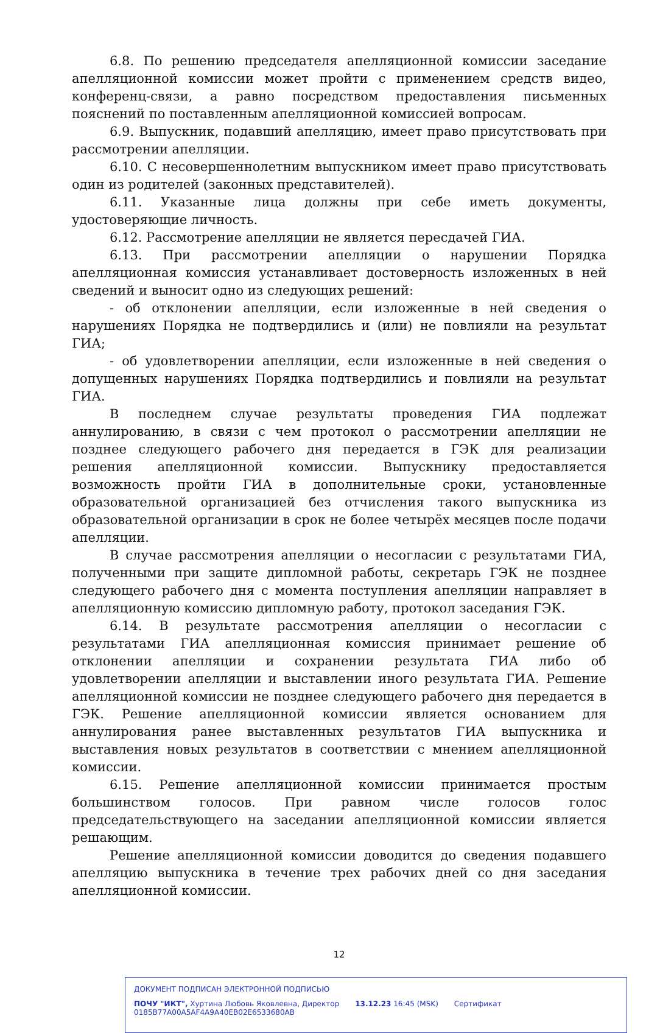6.8. По решению председателя апелляционной комиссии заседание апелляционной комиссии может пройти с применением средств видео, конференц-связи, а равно посредством предоставления письменных пояснений по поставленным апелляционной комиссией вопросам.
6.9. Выпускник, подавший апелляцию, имеет право присутствовать при рассмотрении апелляции.
6.10. С несовершеннолетним выпускником имеет право присутствовать один из родителей (законных представителей).
6.11. Указанные лица должны при себе иметь документы, удостоверяющие личность.
6.12. Рассмотрение апелляции не является пересдачей ГИА.
6.13. При рассмотрении апелляции о нарушении Порядка апелляционная комиссия устанавливает достоверность изложенных в ней сведений и выносит одно из следующих решений:
- об отклонении апелляции, если изложенные в ней сведения о нарушениях Порядка не подтвердились и (или) не повлияли на результат ГИА;
- об удовлетворении апелляции, если изложенные в ней сведения о допущенных нарушениях Порядка подтвердились и повлияли на результат ГИА.
В последнем случае результаты проведения ГИА подлежат аннулированию, в связи с чем протокол о рассмотрении апелляции не позднее следующего рабочего дня передается в ГЭК для реализации решения апелляционной комиссии. Выпускнику предоставляется возможность пройти ГИА в дополнительные сроки, установленные образовательной организацией без отчисления такого выпускника из образовательной организации в срок не более четырёх месяцев после подачи апелляции.
В случае рассмотрения апелляции о несогласии с результатами ГИА, полученными при защите дипломной работы, секретарь ГЭК не позднее следующего рабочего дня с момента поступления апелляции направляет в апелляционную комиссию дипломную работу, протокол заседания ГЭК.
6.14. В результате рассмотрения апелляции о несогласии с результатами ГИА апелляционная комиссия принимает решение об отклонении апелляции и сохранении результата ГИА либо об удовлетворении апелляции и выставлении иного результата ГИА. Решение апелляционной комиссии не позднее следующего рабочего дня передается в ГЭК. Решение апелляционной комиссии является основанием для аннулирования ранее выставленных результатов ГИА выпускника и выставления новых результатов в соответствии с мнением апелляционной комиссии.
6.15. Решение апелляционной комиссии принимается простым большинством голосов. При равном числе голосов голос председательствующего на заседании апелляционной комиссии является решающим.
Решение апелляционной комиссии доводится до сведения подавшего апелляцию выпускника в течение трех рабочих дней со дня заседания апелляционной комиссии.
12
ДОКУМЕНТ ПОДПИСАН ЭЛЕКТРОННОЙ ПОДПИСЬЮ
ПОЧУ "ИКТ", Хуртина Любовь Яковлевна, Директор 13.12.23 16:45 (MSK) Сертификат 0185B77A00A5AF4A9A40EB02E6533680AB